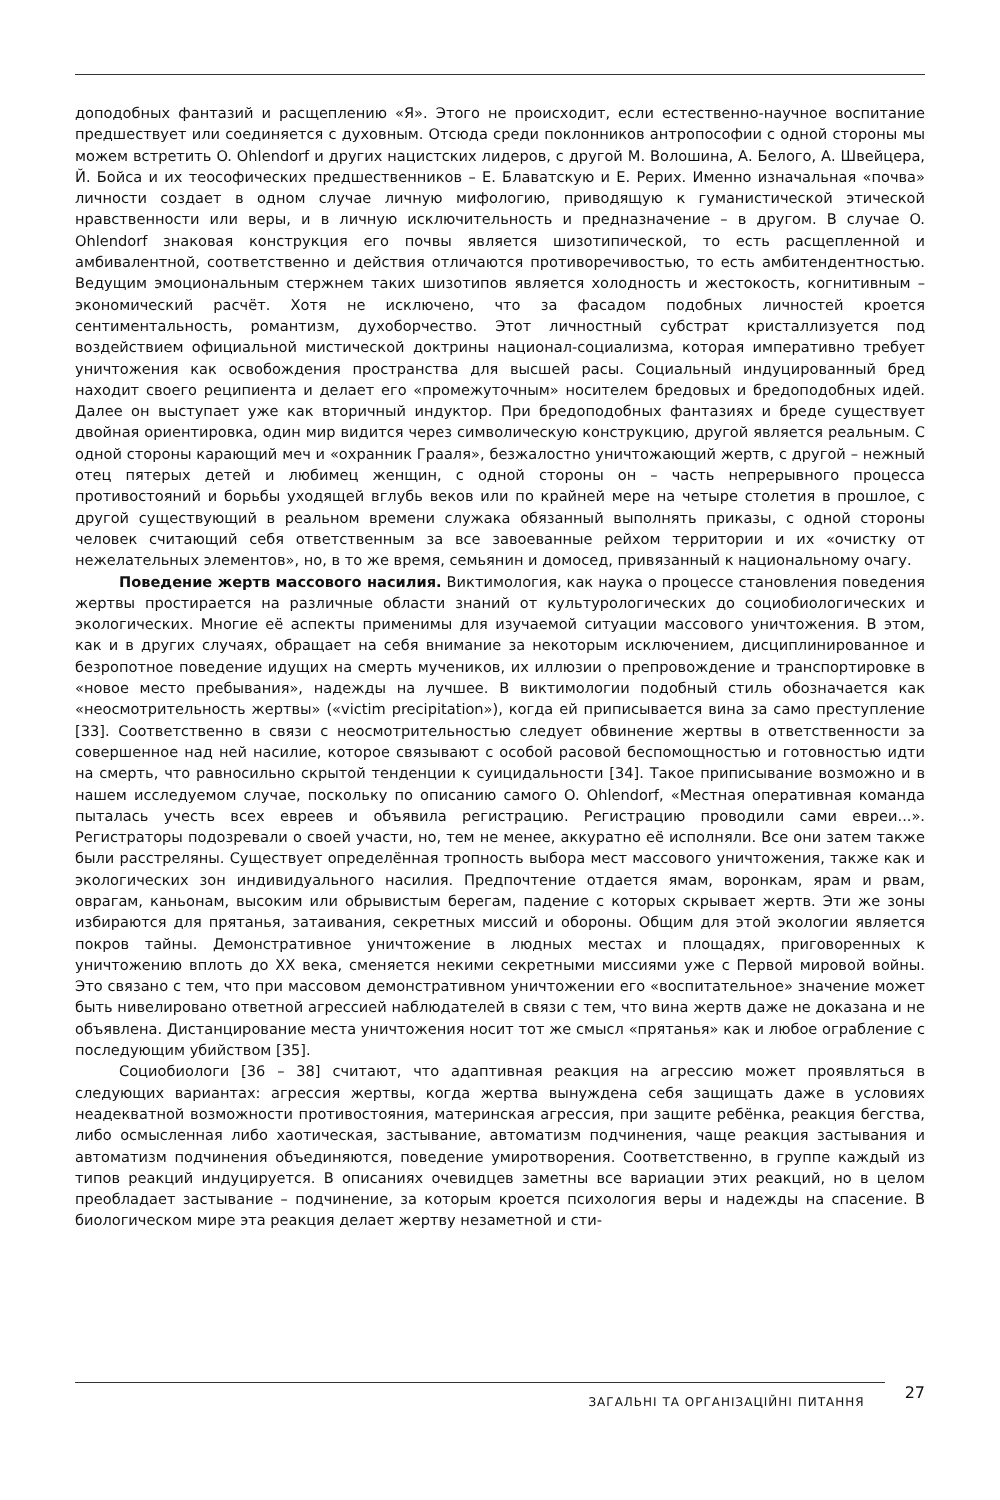доподобных фантазий и расщеплению «Я». Этого не происходит, если естественно-научное воспитание предшествует или соединяется с духовным. Отсюда среди поклонников антропософии с одной стороны мы можем встретить O. Ohlendorf и других нацистских лидеров, с другой М. Волошина, А. Белого, А. Швейцера, Й. Бойса и их теософических предшественников – Е. Блаватскую и Е. Рерих. Именно изначальная «почва» личности создает в одном случае личную мифологию, приводящую к гуманистической этической нравственности или веры, и в личную исключительность и предназначение – в другом. В случае O. Ohlendorf знаковая конструкция его почвы является шизотипической, то есть расщепленной и амбивалентной, соответственно и действия отличаются противоречивостью, то есть амбитендентностью. Ведущим эмоциональным стержнем таких шизотипов является холодность и жестокость, когнитивным – экономический расчёт. Хотя не исключено, что за фасадом подобных личностей кроется сентиментальность, романтизм, духоборчество. Этот личностный субстрат кристаллизуется под воздействием официальной мистической доктрины национал-социализма, которая императивно требует уничтожения как освобождения пространства для высшей расы. Социальный индуцированный бред находит своего реципиента и делает его «промежуточным» носителем бредовых и бредоподобных идей. Далее он выступает уже как вторичный индуктор. При бредоподобных фантазиях и бреде существует двойная ориентировка, один мир видится через символическую конструкцию, другой является реальным. С одной стороны карающий меч и «охранник Грааля», безжалостно уничтожающий жертв, с другой – нежный отец пятерых детей и любимец женщин, с одной стороны он – часть непрерывного процесса противостояний и борьбы уходящей вглубь веков или по крайней мере на четыре столетия в прошлое, с другой существующий в реальном времени служака обязанный выполнять приказы, с одной стороны человек считающий себя ответственным за все завоеванные рейхом территории и их «очистку от нежелательных элементов», но, в то же время, семьянин и домосед, привязанный к национальному очагу.
Поведение жертв массового насилия. Виктимология, как наука о процессе становления поведения жертвы простирается на различные области знаний от культурологических до социобиологических и экологических. Многие её аспекты применимы для изучаемой ситуации массового уничтожения. В этом, как и в других случаях, обращает на себя внимание за некоторым исключением, дисциплинированное и безропотное поведение идущих на смерть мучеников, их иллюзии о препровождение и транспортировке в «новое место пребывания», надежды на лучшее. В виктимологии подобный стиль обозначается как «неосмотрительность жертвы» («victim precipitation»), когда ей приписывается вина за само преступление [33]. Соответственно в связи с неосмотрительностью следует обвинение жертвы в ответственности за совершенное над ней насилие, которое связывают с особой расовой беспомощностью и готовностью идти на смерть, что равносильно скрытой тенденции к суицидальности [34]. Такое приписывание возможно и в нашем исследуемом случае, поскольку по описанию самого O. Ohlendorf, «Местная оперативная команда пыталась учесть всех евреев и объявила регистрацию. Регистрацию проводили сами евреи...». Регистраторы подозревали о своей участи, но, тем не менее, аккуратно её исполняли. Все они затем также были расстреляны. Существует определённая тропность выбора мест массового уничтожения, также как и экологических зон индивидуального насилия. Предпочтение отдается ямам, воронкам, ярам и рвам, оврагам, каньонам, высоким или обрывистым берегам, падение с которых скрывает жертв. Эти же зоны избираются для прятанья, затаивания, секретных миссий и обороны. Общим для этой экологии является покров тайны. Демонстративное уничтожение в людных местах и площадях, приговоренных к уничтожению вплоть до XX века, сменяется некими секретными миссиями уже с Первой мировой войны. Это связано с тем, что при массовом демонстративном уничтожении его «воспитательное» значение может быть нивелировано ответной агрессией наблюдателей в связи с тем, что вина жертв даже не доказана и не объявлена. Дистанцирование места уничтожения носит тот же смысл «прятанья» как и любое ограбление с последующим убийством [35].
Социобиологи [36 – 38] считают, что адаптивная реакция на агрессию может проявляться в следующих вариантах: агрессия жертвы, когда жертва вынуждена себя защищать даже в условиях неадекватной возможности противостояния, материнская агрессия, при защите ребёнка, реакция бегства, либо осмысленная либо хаотическая, застывание, автоматизм подчинения, чаще реакция застывания и автоматизм подчинения объединяются, поведение умиротворения. Соответственно, в группе каждый из типов реакций индуцируется. В описаниях очевидцев заметны все вариации этих реакций, но в целом преобладает застывание – подчинение, за которым кроется психология веры и надежды на спасение. В биологическом мире эта реакция делает жертву незаметной и сти-
ЗАГАЛЬНІ ТА ОРГАНІЗАЦІЙНІ ПИТАННЯ 27